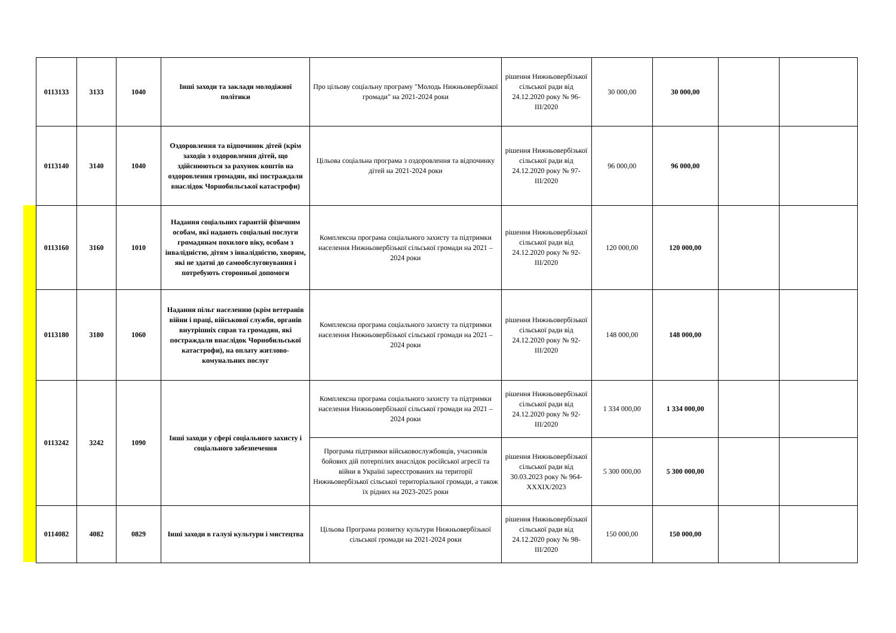| 0113133 | 3133 | 1040 | Інші заходи та заклади молодіжної політики | Про цільову соціальну програму "Молодь Нижньовербізької громади" на 2021-2024 роки | рішення Нижньовербізької сільської ради від 24.12.2020 року № 96-ІІІ/2020 | 30 000,00 | 30 000,00 | | |
| 0113140 | 3140 | 1040 | Оздоровлення та відпочинок дітей (крім заходів з оздоровлення дітей, що здійснюються за рахунок коштів на оздоровлення громадян, які постраждали внаслідок Чорнобильської катастрофи) | Цільова соціальна програма з оздоровлення та відпочинку дітей на 2021-2024 роки | рішення Нижньовербізької сільської ради від 24.12.2020 року № 97-ІІІ/2020 | 96 000,00 | 96 000,00 | | |
| 0113160 | 3160 | 1010 | Надання соціальних гарантій фізичним особам, які надають соціальні послуги громадянам похилого віку, особам з інвалідністю, дітям з інвалідністю, хворим, які не здатні до самообслуговування і потребують сторонньої допомоги | Комплексна програма соціального захисту та підтримки населення Нижньовербізької сільської громади на 2021 – 2024 роки | рішення Нижньовербізької сільської ради від 24.12.2020 року № 92-ІІІ/2020 | 120 000,00 | 120 000,00 | | |
| 0113180 | 3180 | 1060 | Надання пільг населенню (крім ветеранів війни і праці, військової служби, органів внутрішніх справ та громадян, які постраждали внаслідок Чорнобильської катастрофи), на оплату житлово-комунальних послуг | Комплексна програма соціального захисту та підтримки населення Нижньовербізької сільської громади на 2021 – 2024 роки | рішення Нижньовербізької сільської ради від 24.12.2020 року № 92-ІІІ/2020 | 148 000,00 | 148 000,00 | | |
| 0113242 | 3242 | 1090 | Інші заходи у сфері соціального захисту і соціального забезпечення | Комплексна програма соціального захисту та підтримки населення Нижньовербізької сільської громади на 2021 – 2024 роки | рішення Нижньовербізької сільської ради від 24.12.2020 року № 92-ІІІ/2020 | 1 334 000,00 | 1 334 000,00 | | |
| | | | | Програма підтримки військовослужбовців, учасників бойових дій потерпілих внаслідок російської агресії та війни в Україні зареєстрованих на території Нижньовербізької сільської територіальної громади, а також їх рідних на 2023-2025 роки | рішення Нижньовербізької сільської ради від 30.03.2023 року № 964-XXXIX/2023 | 5 300 000,00 | 5 300 000,00 | | |
| 0114082 | 4082 | 0829 | Інші заходи в галузі культури і мистецтва | Цільова Програма розвитку культури Нижньовербізької сільської громади на 2021-2024 роки | рішення Нижньовербізької сільської ради від 24.12.2020 року № 98-ІІІ/2020 | 150 000,00 | 150 000,00 | | |